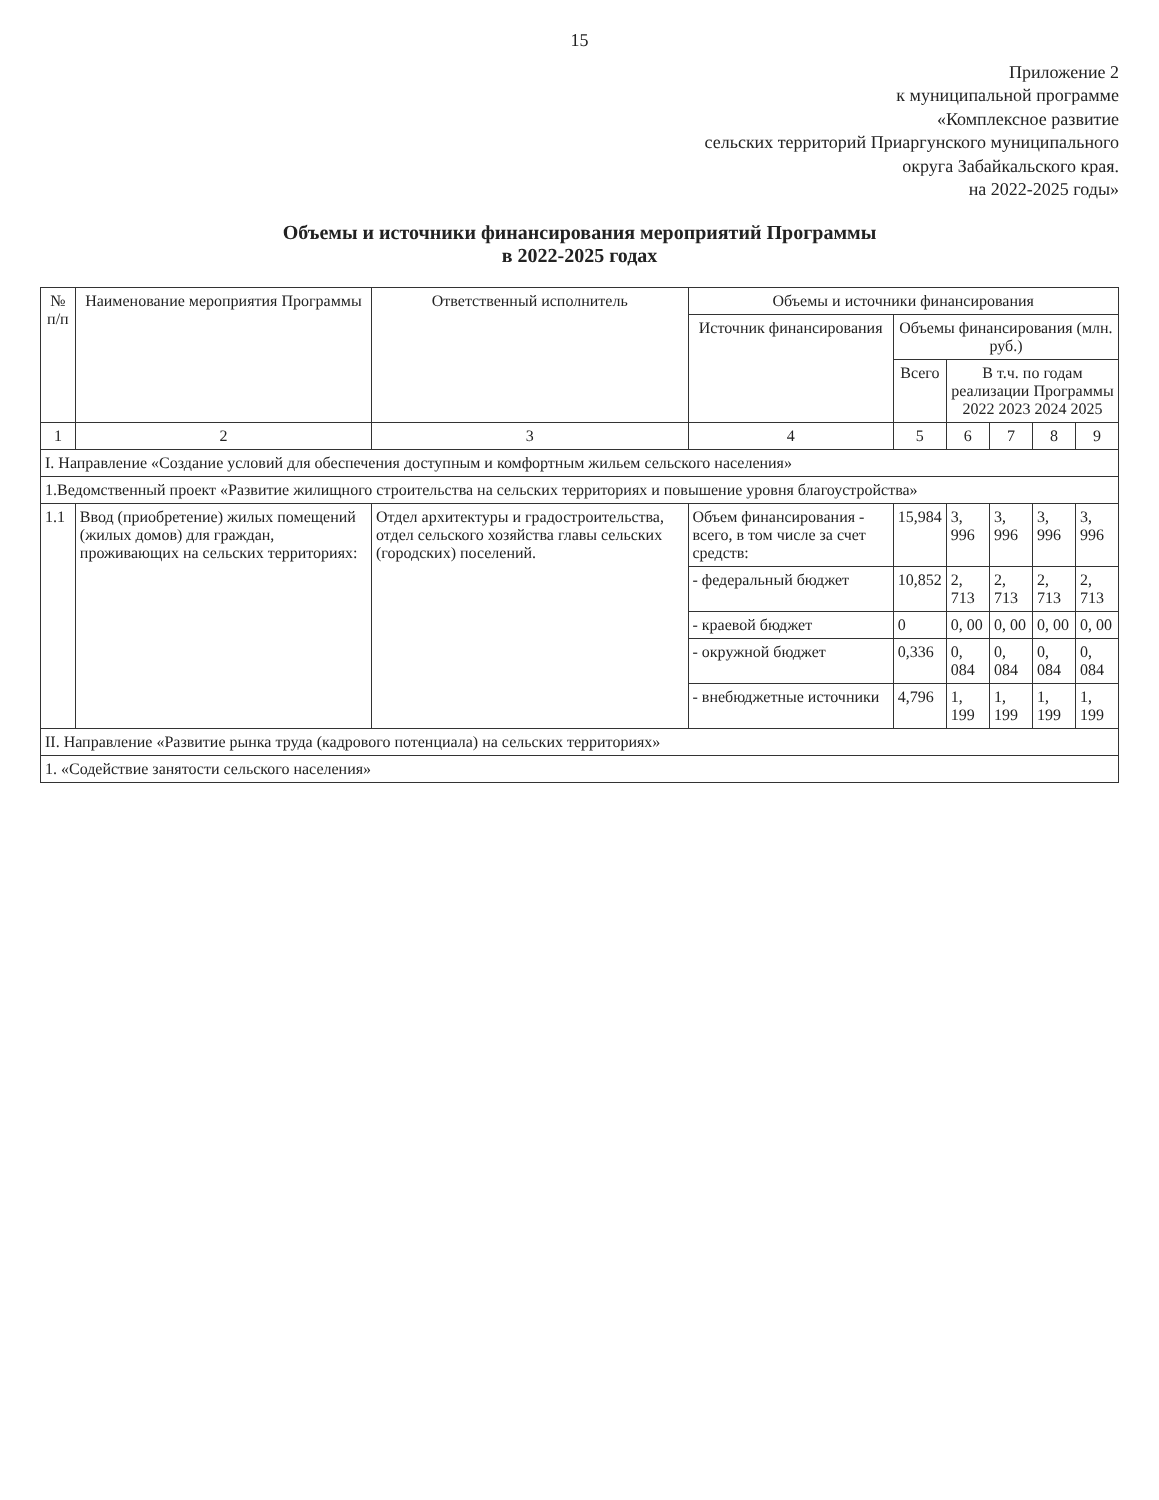15
Приложение 2
к муниципальной программе
«Комплексное развитие
сельских территорий Приаргунского муниципального
округа Забайкальского края.
на 2022-2025 годы»
Объемы и источники финансирования мероприятий Программы
в 2022-2025 годах
| № п/п | Наименование мероприятия Программы | Ответственный исполнитель | Объемы и источники финансирования | | | | | |
| --- | --- | --- | --- | --- | --- | --- | --- | --- |
| | | | Источник финансирования | Объемы финансирования (млн. руб.) | | | | |
| | | | | Всего | В т.ч. по годам реализации Программы 2022 2023 2024 2025 | | | |
| 1 | 2 | 3 | 4 | 5 | 6 | 7 | 8 | 9 |
| I. Направление «Создание условий для обеспечения доступным и комфортным жильем сельского населения» | | | | | | | | |
| 1.Ведомственный проект «Развитие жилищного строительства на сельских территориях и повышение уровня благоустройства» | | | | | | | | |
| 1.1 | Ввод (приобретение) жилых помещений (жилых домов) для граждан, проживающих на сельских территориях: | Отдел архитектуры и градостроительства, отдел сельского хозяйства главы сельских (городских) поселений. | Объем финансирования - всего, в том числе за счет средств: | 15,984 | 3, 996 | 3, 996 | 3, 996 | 3, 996 |
| | | | - федеральный бюджет | 10,852 | 2, 713 | 2, 713 | 2, 713 | 2, 713 |
| | | | - краевой бюджет | 0 | 0, 00 | 0, 00 | 0, 00 | 0, 00 |
| | | | - окружной бюджет | 0,336 | 0, 084 | 0, 084 | 0, 084 | 0, 084 |
| | | | - внебюджетные источники | 4,796 | 1, 199 | 1, 199 | 1, 199 | 1, 199 |
| II. Направление «Развитие рынка труда (кадрового потенциала) на сельских территориях» | | | | | | | | |
| 1. «Содействие занятости сельского населения» | | | | | | | | |